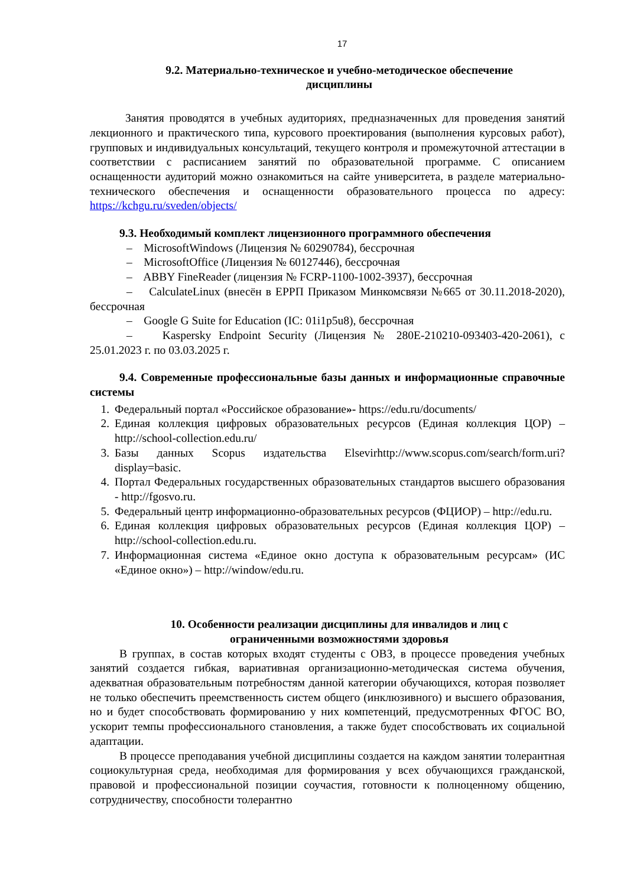17
9.2. Материально-техническое и учебно-методическое обеспечение
дисциплины
Занятия проводятся в учебных аудиториях, предназначенных для проведения занятий лекционного и практического типа, курсового проектирования (выполнения курсовых работ), групповых и индивидуальных консультаций, текущего контроля и промежуточной аттестации в соответствии с расписанием занятий по образовательной программе. С описанием оснащенности аудиторий можно ознакомиться на сайте университета, в разделе материально-технического обеспечения и оснащенности образовательного процесса по адресу: https://kchgu.ru/sveden/objects/
9.3. Необходимый комплект лицензионного программного обеспечения
– MicrosoftWindows (Лицензия № 60290784), бессрочная
– MicrosoftOffice (Лицензия № 60127446), бессрочная
– ABBY FineReader (лицензия № FCRP-1100-1002-3937), бессрочная
– CalculateLinux (внесён в ЕРРП Приказом Минкомсвязи №665 от 30.11.2018-2020), бессрочная
– Google G Suite for Education (IC: 01i1p5u8), бессрочная
– Kaspersky Endpoint Security (Лицензия № 280E-210210-093403-420-2061), с 25.01.2023 г. по 03.03.2025 г.
9.4. Современные профессиональные базы данных и информационные справочные системы
1. Федеральный портал «Российское образование»- https://edu.ru/documents/
2. Единая коллекция цифровых образовательных ресурсов (Единая коллекция ЦОР) – http://school-collection.edu.ru/
3. Базы данных Scopus издательства Elsevirhttp://www.scopus.com/search/form.uri?display=basic.
4. Портал Федеральных государственных образовательных стандартов высшего образования - http://fgosvo.ru.
5. Федеральный центр информационно-образовательных ресурсов (ФЦИОР) – http://edu.ru.
6. Единая коллекция цифровых образовательных ресурсов (Единая коллекция ЦОР) – http://school-collection.edu.ru.
7. Информационная система «Единое окно доступа к образовательным ресурсам» (ИС «Единое окно») – http://window/edu.ru.
10. Особенности реализации дисциплины для инвалидов и лиц с
ограниченными возможностями здоровья
В группах, в состав которых входят студенты с ОВЗ, в процессе проведения учебных занятий создается гибкая, вариативная организационно-методическая система обучения, адекватная образовательным потребностям данной категории обучающихся, которая позволяет не только обеспечить преемственность систем общего (инклюзивного) и высшего образования, но и будет способствовать формированию у них компетенций, предусмотренных ФГОС ВО, ускорит темпы профессионального становления, а также будет способствовать их социальной адаптации.
В процессе преподавания учебной дисциплины создается на каждом занятии толерантная социокультурная среда, необходимая для формирования у всех обучающихся гражданской, правовой и профессиональной позиции соучастия, готовности к полноценному общению, сотрудничеству, способности толерантно